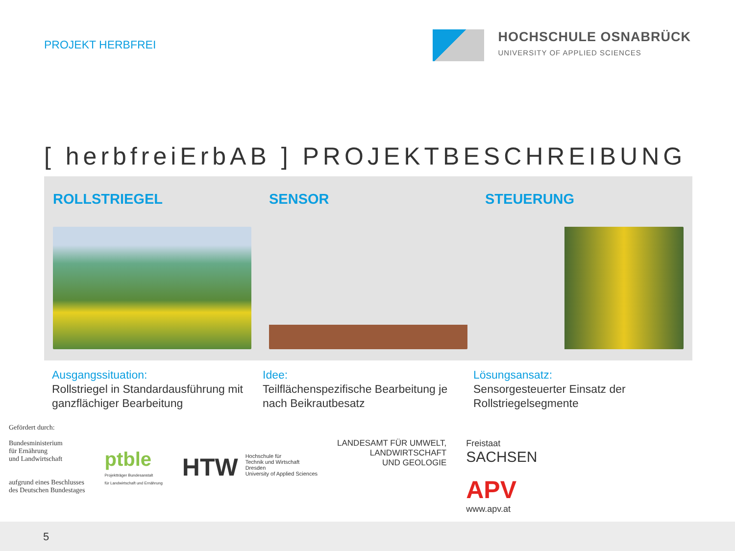PROJEKT HERBFREI
HOCHSCHULE OSNABRÜCK
UNIVERSITY OF APPLIED SCIENCES
[ herbfreiErbAB ] PROJEKTBESCHREIBUNG
ROLLSTRIEGEL SENSOR STEUERUNG
Ausgangssituation:
Rollstriegel in Standardausführung mit ganzflächiger Bearbeitung
Idee:
Teilflächenspezifische Bearbeitung je nach Beikrautbesatz
Lösungsansatz:
Sensorgesteuerter Einsatz der Rollstriegelsegmente
Gefördert durch:
Bundesministerium
für Ernährung
und Landwirtschaft
aufgrund eines Beschlusses
des Deutschen Bundestages
ptble
Projektträger Bundesanstalt
für Landwirtschaft und Ernährung
HTW Hochschule für
Technik und Wirtschaft
Dresden
University of Applied Sciences
LANDESAMT FÜR UMWELT,
LANDWIRTSCHAFT
UND GEOLOGIE
Freistaat
SACHSEN
APV
www.apv.at
5